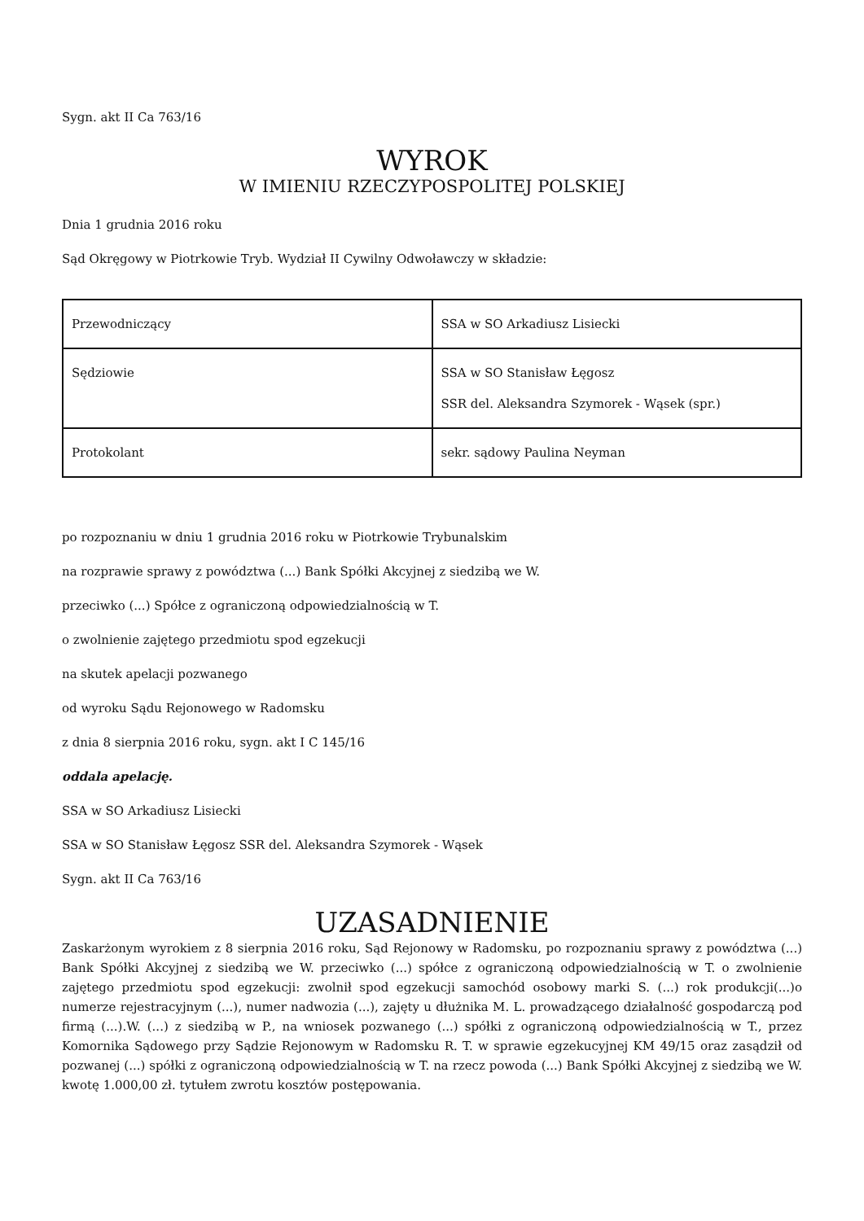Sygn. akt II Ca 763/16
WYROK
W IMIENIU RZECZYPOSPOLITEJ POLSKIEJ
Dnia 1 grudnia 2016 roku
Sąd Okręgowy w Piotrkowie Tryb. Wydział II Cywilny Odwoławczy w składzie:
| Przewodniczący | SSA w SO Arkadiusz Lisiecki |
| Sędziowie | SSA w SO Stanisław Łęgosz SSR del. Aleksandra Szymorek - Wąsek (spr.) |
| Protokolant | sekr. sądowy Paulina Neyman |
po rozpoznaniu w dniu 1 grudnia 2016 roku w Piotrkowie Trybunalskim
na rozprawie sprawy z powództwa (...) Bank Spółki Akcyjnej z siedzibą we W.
przeciwko (...) Spółce z ograniczoną odpowiedzialnością w T.
o zwolnienie zajętego przedmiotu spod egzekucji
na skutek apelacji pozwanego
od wyroku Sądu Rejonowego w Radomsku
z dnia 8 sierpnia 2016 roku, sygn. akt I C 145/16
oddala apelację.
SSA w SO Arkadiusz Lisiecki
SSA w SO Stanisław Łęgosz SSR del. Aleksandra Szymorek - Wąsek
Sygn. akt II Ca 763/16
UZASADNIENIE
Zaskarżonym wyrokiem z 8 sierpnia 2016 roku, Sąd Rejonowy w Radomsku, po rozpoznaniu sprawy z powództwa (...) Bank Spółki Akcyjnej z siedzibą we W. przeciwko (...) spółce z ograniczoną odpowiedzialnością w T. o zwolnienie zajętego przedmiotu spod egzekucji: zwolnił spod egzekucji samochód osobowy marki S. (...) rok produkcji(...)o numerze rejestracyjnym (...), numer nadwozia (...), zajęty u dłużnika M. L. prowadzącego działalność gospodarczą pod firmą (...).W. (...) z siedzibą w P., na wniosek pozwanego (...) spółki z ograniczoną odpowiedzialnością w T., przez Komornika Sądowego przy Sądzie Rejonowym w Radomsku R. T. w sprawie egzekucyjnej KM 49/15 oraz zasądził od pozwanej (...) spółki z ograniczoną odpowiedzialnością w T. na rzecz powoda (...) Bank Spółki Akcyjnej z siedzibą we W. kwotę 1.000,00 zł. tytułem zwrotu kosztów postępowania.